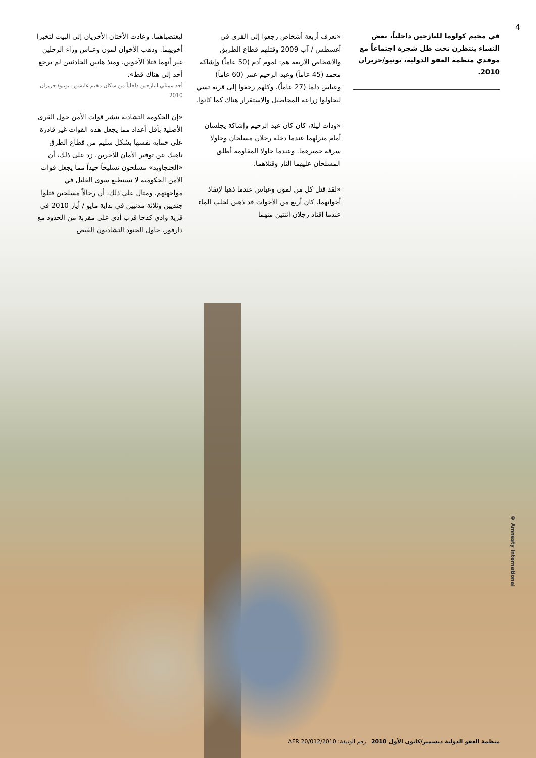4
في مخيم كولوما للنازحين داخلياً، بعض النساء ينتظرن تحت ظل شجرة اجتماعاً مع موفدي منظمة العفو الدولية، يونيو/حزيران 2010.
«نعرف أربعة أشخاص رجعوا إلى القرى في أغسطس / آب 2009 وقتلهم قطاع الطريق والأشخاص الأربعة هم: لموم آدم (50 عاماً) وإشاكة محمد (45 عاماً) وعبد الرحيم عمر (60 عاماً) وعباس دلما (27 عاماً). وكلهم رجعوا إلى قرية تسي ليحاولوا زراعة المحاصيل والاستقرار هناك كما كانوا.
«وذات ليلة، كان كان عبد الرحيم وإشاكة يجلسان أمام منزلهما عندما دخله رجلان مسلحان وحاولا سرقة حميرهما. وعندما حاولا المقاومة أطلق المسلحان عليهما النار وقتلاهما.
«لقد قتل كل من لمون وعباس عندما ذهبا لإنقاذ أخواتهما. كان أربع من الأخوات قد ذهبن لجلب الماء عندما اقتاد رجلان اثنتين منهما
ليغتصباهما. وعادت الأختان الأخريان إلى البيت لتخبرا أخويهما. وذهب الأخوان لمون وعباس وراء الرجلين غير أنهما قتلا الأخوين. ومنذ هاتين الحادثتين لم يرجع أحد إلى هناك قط».
أحد ممثلي النازحين داخلياً من سكان مخيم غانشور، يونيو/ حزيران 2010
«إن الحكومة التشادية تنشر قوات الأمن حول القرى الأصلية بأقل أعداد مما يجعل هذه القوات غير قادرة على حماية نفسها بشكل سليم من قطاع الطرق ناهيك عن توفير الأمان للآخرين. زد على ذلك، أن «الجنجاويد» مسلحون تسليحاً جيداً مما يجعل قوات الأمن الحكومية لا تستطيع سوى القليل في مواجهتهم. ومثال على ذلك، أن رجالاً مسلحين قتلوا جنديين وثلاثة مدنيين في بداية مايو / أيار 2010 في قرية وادي كدجا قرب أدي على مقربة من الحدود مع دارفور. حاول الجنود التشاديون القبض
© Amnesty International
منظمة العفو الدولية ديسمبر/كانون الأول 2010 رقم الوثيقة: AFR 20/012/2010